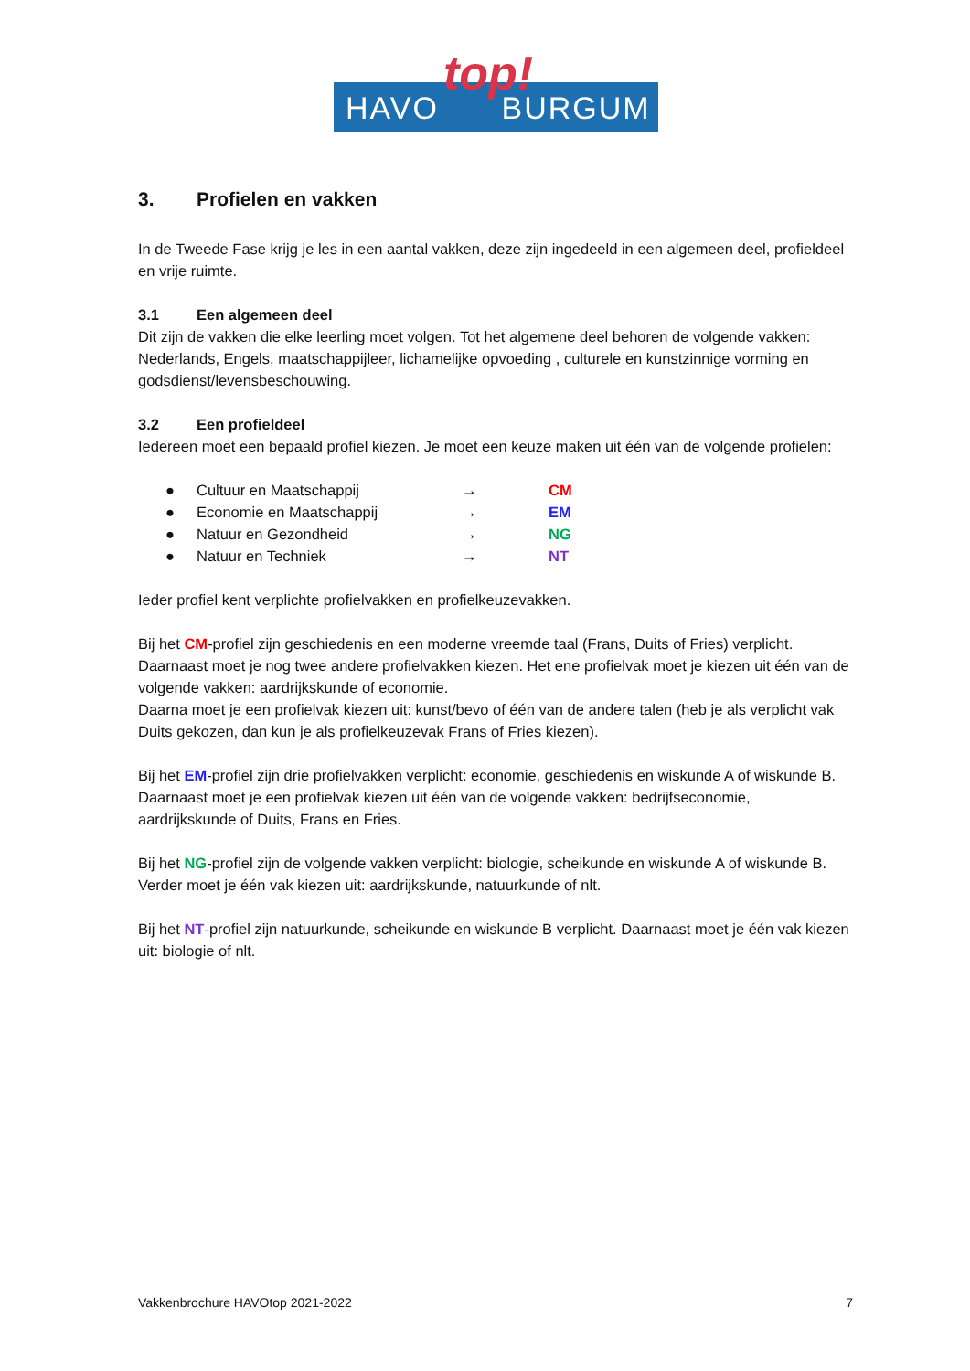HAVO BURGUM
top!
3. Profielen en vakken
In de Tweede Fase krijg je les in een aantal vakken, deze zijn ingedeeld in een algemeen deel, profieldeel en vrije ruimte.
3.1 Een algemeen deel
Dit zijn de vakken die elke leerling moet volgen. Tot het algemene deel behoren de volgende vakken: Nederlands, Engels, maatschappijleer, lichamelijke opvoeding , culturele en kunstzinnige vorming en godsdienst/levensbeschouwing.
3.2 Een profieldeel
Iedereen moet een bepaald profiel kiezen. Je moet een keuze maken uit één van de volgende profielen:
● Cultuur en Maatschappij → CM
● Economie en Maatschappij → EM
● Natuur en Gezondheid → NG
● Natuur en Techniek → NT
Ieder profiel kent verplichte profielvakken en profielkeuzevakken.
Bij het CM-profiel zijn geschiedenis en een moderne vreemde taal (Frans, Duits of Fries) verplicht. Daarnaast moet je nog twee andere profielvakken kiezen. Het ene profielvak moet je kiezen uit één van de volgende vakken: aardrijkskunde of economie.
Daarna moet je een profielvak kiezen uit: kunst/bevo of één van de andere talen (heb je als verplicht vak Duits gekozen, dan kun je als profielkeuzevak Frans of Fries kiezen).
Bij het EM-profiel zijn drie profielvakken verplicht: economie, geschiedenis en wiskunde A of wiskunde B. Daarnaast moet je een profielvak kiezen uit één van de volgende vakken: bedrijfseconomie, aardrijkskunde of Duits, Frans en Fries.
Bij het NG-profiel zijn de volgende vakken verplicht: biologie, scheikunde en wiskunde A of wiskunde B. Verder moet je één vak kiezen uit: aardrijkskunde, natuurkunde of nlt.
Bij het NT-profiel zijn natuurkunde, scheikunde en wiskunde B verplicht. Daarnaast moet je één vak kiezen uit: biologie of nlt.
Vakkenbrochure HAVOtop 2021-2022 7